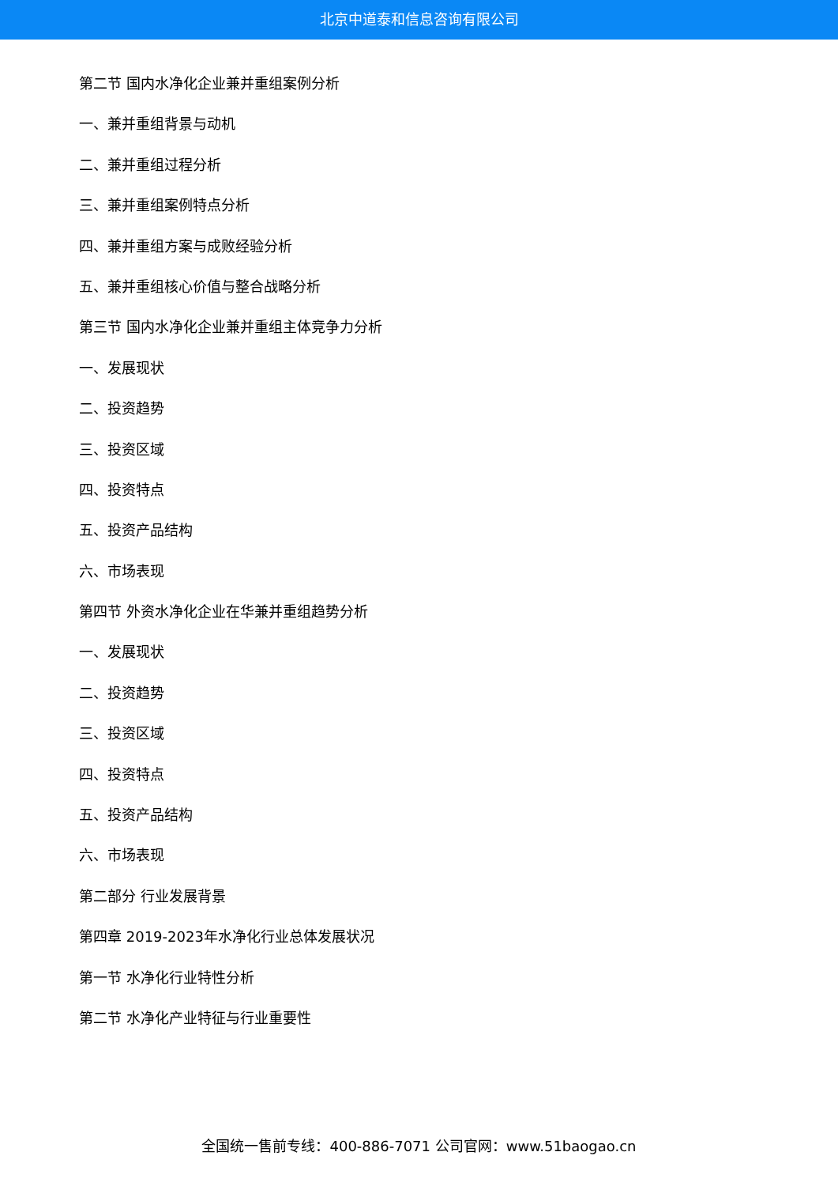北京中道泰和信息咨询有限公司
第二节 国内水净化企业兼并重组案例分析
一、兼并重组背景与动机
二、兼并重组过程分析
三、兼并重组案例特点分析
四、兼并重组方案与成败经验分析
五、兼并重组核心价值与整合战略分析
第三节 国内水净化企业兼并重组主体竞争力分析
一、发展现状
二、投资趋势
三、投资区域
四、投资特点
五、投资产品结构
六、市场表现
第四节 外资水净化企业在华兼并重组趋势分析
一、发展现状
二、投资趋势
三、投资区域
四、投资特点
五、投资产品结构
六、市场表现
第二部分 行业发展背景
第四章 2019-2023年水净化行业总体发展状况
第一节 水净化行业特性分析
第二节 水净化产业特征与行业重要性
全国统一售前专线：400-886-7071 公司官网：www.51baogao.cn